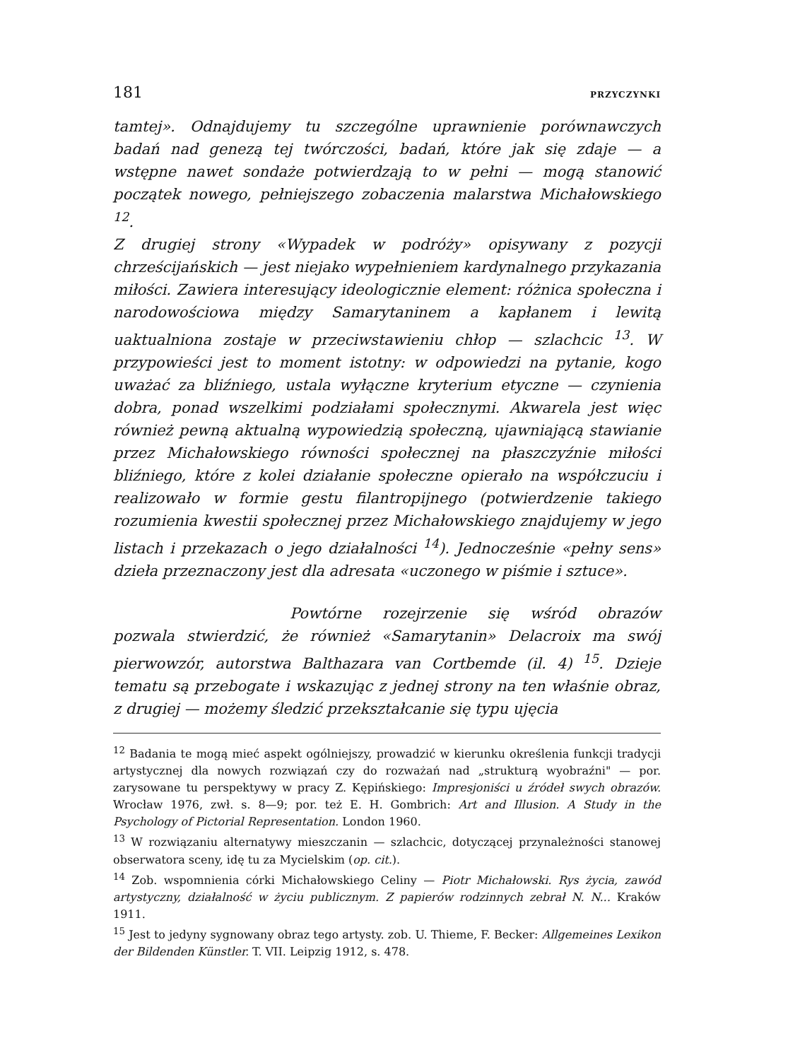181 PRZYCZYNKI
tamtej». Odnajdujemy tu szczególne uprawnienie porównawczych badań nad genezą tej twórczości, badań, które jak się zdaje — a wstępne nawet sondaże potwierdzają to w pełni — mogą stanowić początek nowego, pełniejszego zobaczenia malarstwa Michałowskiego <sup>12</sup>.
Z drugiej strony «Wypadek w podróży» opisywany z pozycji chrześcijańskich — jest niejako wypełnieniem kardynalnego przykazania miłości. Zawiera interesujący ideologicznie element: różnica społeczna i narodowościowa między Samarytaninem a kapłanem i lewitą uaktualniona zostaje w przeciwstawieniu chłop — szlachcic <sup>13</sup>. W przypowieści jest to moment istotny: w odpowiedzi na pytanie, kogo uważać za bliźniego, ustala wyłączne kryterium etyczne — czynienia dobra, ponad wszelkimi podziałami społecznymi. Akwarela jest więc również pewną aktualną wypowiedzią społeczną, ujawniającą stawianie przez Michałowskiego równości społecznej na płaszczyźnie miłości bliźniego, które z kolei działanie społeczne opierało na współczuciu i realizowało w formie gestu filantropijnego (potwierdzenie takiego rozumienia kwestii społecznej przez Michałowskiego znajdujemy w jego listach i przekazach o jego działalności <sup>14</sup>). Jednocześnie «pełny sens» dzieła przeznaczony jest dla adresata «uczonego w piśmie i sztuce».
Powtórne rozejrzenie się wśród obrazów pozwala stwierdzić, że również «Samarytanin» Delacroix ma swój pierwowzór, autorstwa Balthazara van Cortbemde (il. 4) <sup>15</sup>. Dzieje tematu są przebogate i wskazując z jednej strony na ten właśnie obraz, z drugiej — możemy śledzić przekształcanie się typu ujęcia
<sup>12</sup> Badania te mogą mieć aspekt ogólniejszy, prowadzić w kierunku określenia funkcji tradycji artystycznej dla nowych rozwiązań czy do rozważań nad „strukturą wyobraźni" — por. zarysowane tu perspektywy w pracy Z. Kępińskiego: Impresjoniści u źródeł swych obrazów. Wrocław 1976, zwł. s. 8—9; por. też E. H. Gombrich: Art and Illusion. A Study in the Psychology of Pictorial Representation. London 1960.
<sup>13</sup> W rozwiązaniu alternatywy mieszczanin — szlachcic, dotyczącej przynależności stanowej obserwatora sceny, idę tu za Mycielskim (op. cit.).
<sup>14</sup> Zob. wspomnienia córki Michałowskiego Celiny — Piotr Michałowski. Rys życia, zawód artystyczny, działalność w życiu publicznym. Z papierów rodzinnych zebrał N. N... Kraków 1911.
<sup>15</sup> Jest to jedyny sygnowany obraz tego artysty. zob. U. Thieme, F. Becker: Allgemeines Lexikon der Bildenden Künstler. T. VII. Leipzig 1912, s. 478.